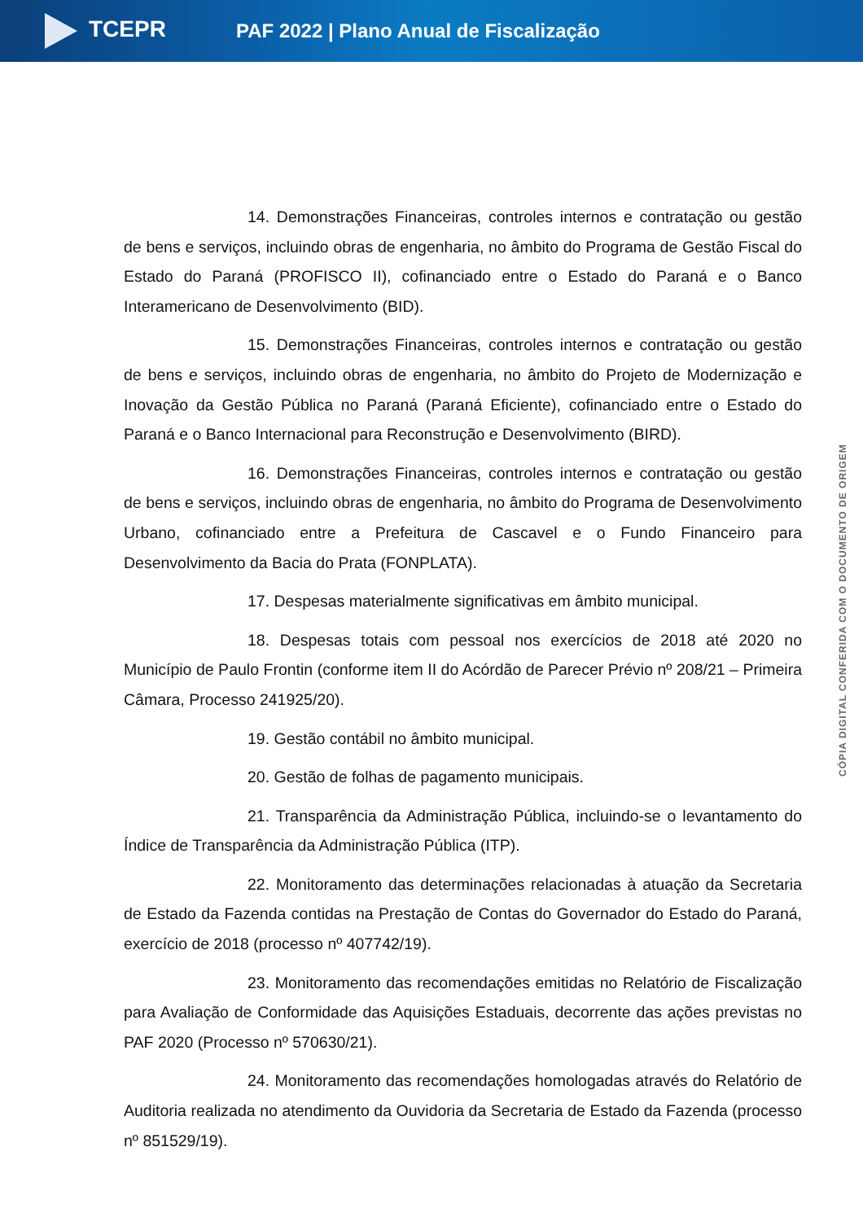TCEPR
PAF 2022 | Plano Anual de Fiscalização
14. Demonstrações Financeiras, controles internos e contratação ou gestão de bens e serviços, incluindo obras de engenharia, no âmbito do Programa de Gestão Fiscal do Estado do Paraná (PROFISCO II), cofinanciado entre o Estado do Paraná e o Banco Interamericano de Desenvolvimento (BID).
15. Demonstrações Financeiras, controles internos e contratação ou gestão de bens e serviços, incluindo obras de engenharia, no âmbito do Projeto de Modernização e Inovação da Gestão Pública no Paraná (Paraná Eficiente), cofinanciado entre o Estado do Paraná e o Banco Internacional para Reconstrução e Desenvolvimento (BIRD).
16. Demonstrações Financeiras, controles internos e contratação ou gestão de bens e serviços, incluindo obras de engenharia, no âmbito do Programa de Desenvolvimento Urbano, cofinanciado entre a Prefeitura de Cascavel e o Fundo Financeiro para Desenvolvimento da Bacia do Prata (FONPLATA).
17. Despesas materialmente significativas em âmbito municipal.
18. Despesas totais com pessoal nos exercícios de 2018 até 2020 no Município de Paulo Frontin (conforme item II do Acórdão de Parecer Prévio nº 208/21 – Primeira Câmara, Processo 241925/20).
19. Gestão contábil no âmbito municipal.
20. Gestão de folhas de pagamento municipais.
21. Transparência da Administração Pública, incluindo-se o levantamento do Índice de Transparência da Administração Pública (ITP).
22. Monitoramento das determinações relacionadas à atuação da Secretaria de Estado da Fazenda contidas na Prestação de Contas do Governador do Estado do Paraná, exercício de 2018 (processo nº 407742/19).
23. Monitoramento das recomendações emitidas no Relatório de Fiscalização para Avaliação de Conformidade das Aquisições Estaduais, decorrente das ações previstas no PAF 2020 (Processo nº 570630/21).
24. Monitoramento das recomendações homologadas através do Relatório de Auditoria realizada no atendimento da Ouvidoria da Secretaria de Estado da Fazenda (processo nº 851529/19).
CÓPIA DIGITAL CONFERIDA COM O DOCUMENTO DE ORIGEM